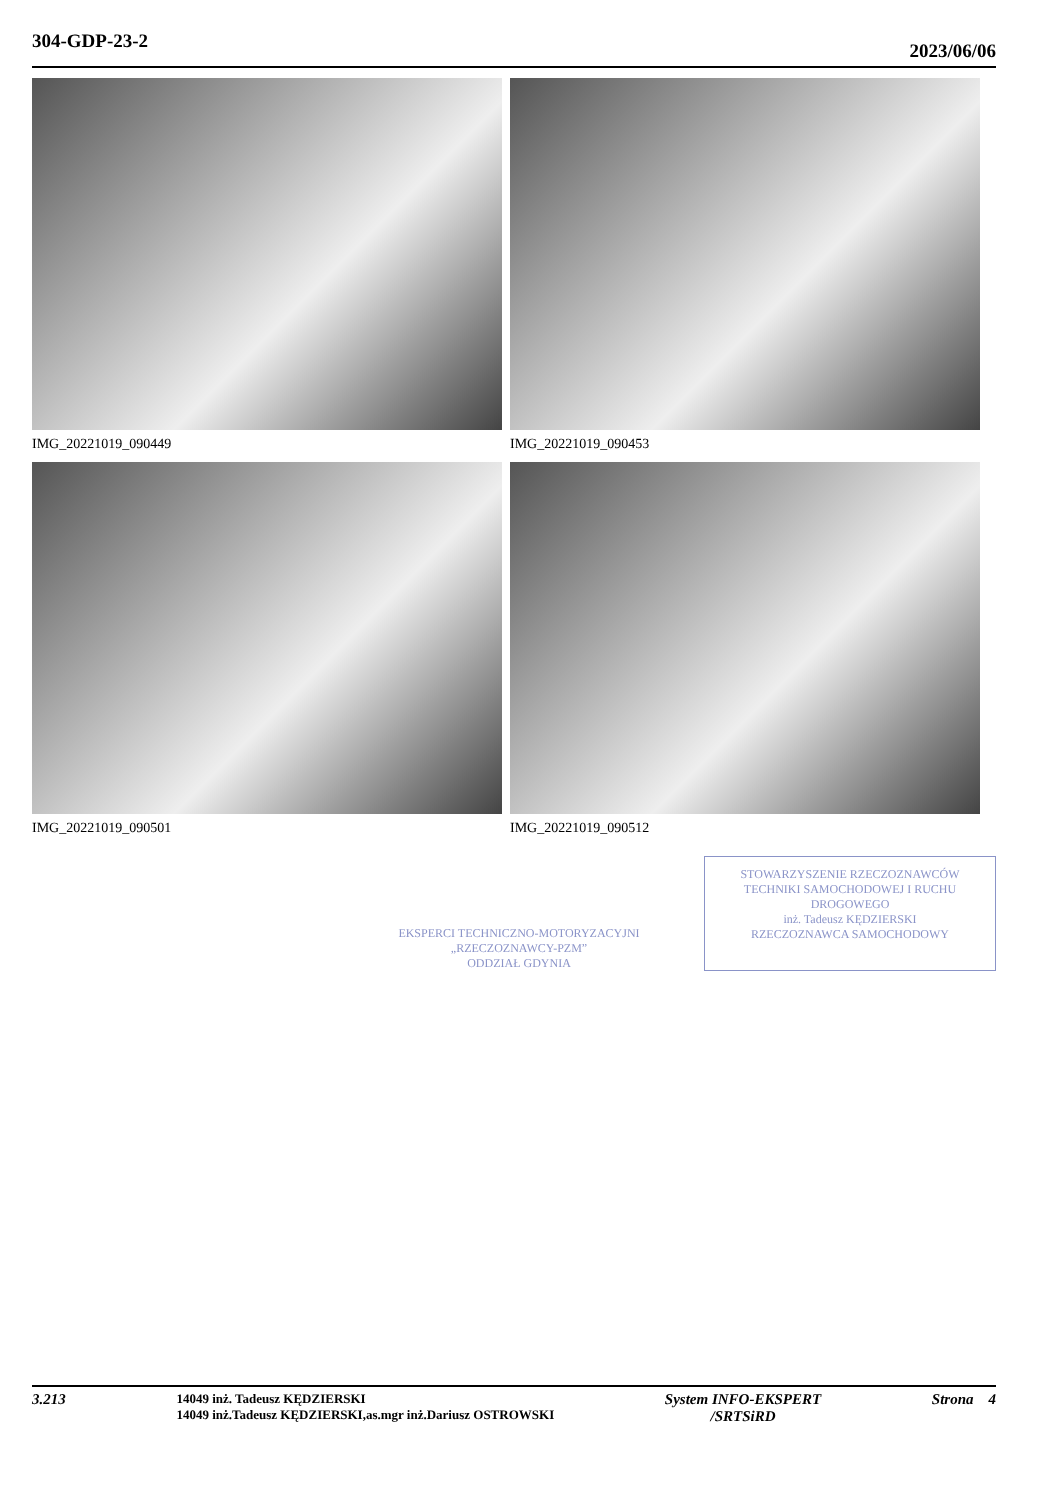304-GDP-23-2 2023/06/06
IMG_20221019_090449
IMG_20221019_090453
IMG_20221019_090501
IMG_20221019_090512
EKSPERCI TECHNICZNO-MOTORYZACYJNI
„RZECZOZNAWCY-PZM”
ODDZIAŁ GDYNIA
STOWARZYSZENIE RZECZOZNAWCÓW TECHNIKI SAMOCHODOWEJ I RUCHU DROGOWEGO
inż. Tadeusz KĘDZIERSKI
RZECZOZNAWCA SAMOCHODOWY
3.213
14049 inż. Tadeusz KĘDZIERSKI
14049 inż.Tadeusz KĘDZIERSKI,as.mgr inż.Dariusz OSTROWSKI
System INFO-EKSPERT
/SRTSiRD Strona 4